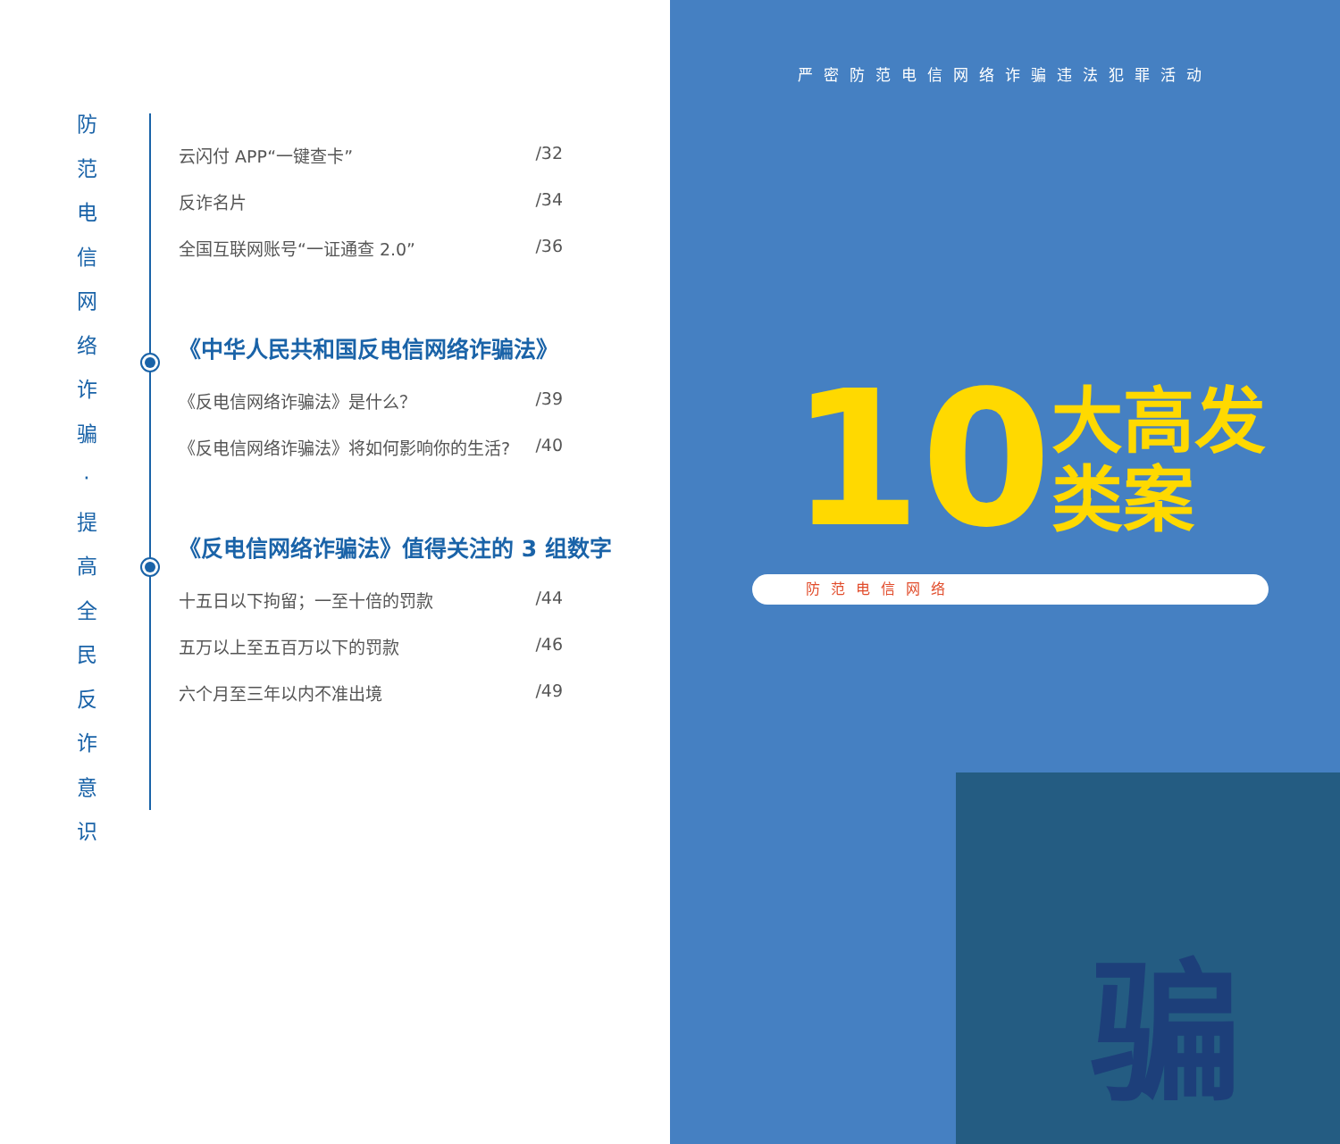防
范
电
信
网
络
诈
骗
·
提
高
全
民
反
诈
意
识
云闪付 APP“一键查卡” /32
反诈名片 /34
全国互联网账号“一证通查 2.0” /36
《中华人民共和国反电信网络诈骗法》
《反电信网络诈骗法》是什么？ /39
《反电信网络诈骗法》将如何影响你的生活? /40
《反电信网络诈骗法》值得关注的 3 组数字
十五日以下拘留；一至十倍的罚款 /44
五万以上至五百万以下的罚款 /46
六个月至三年以内不准出境 /49
严密防范电信网络诈骗违法犯罪活动
10 大高发
类案
防范电信网络
骗